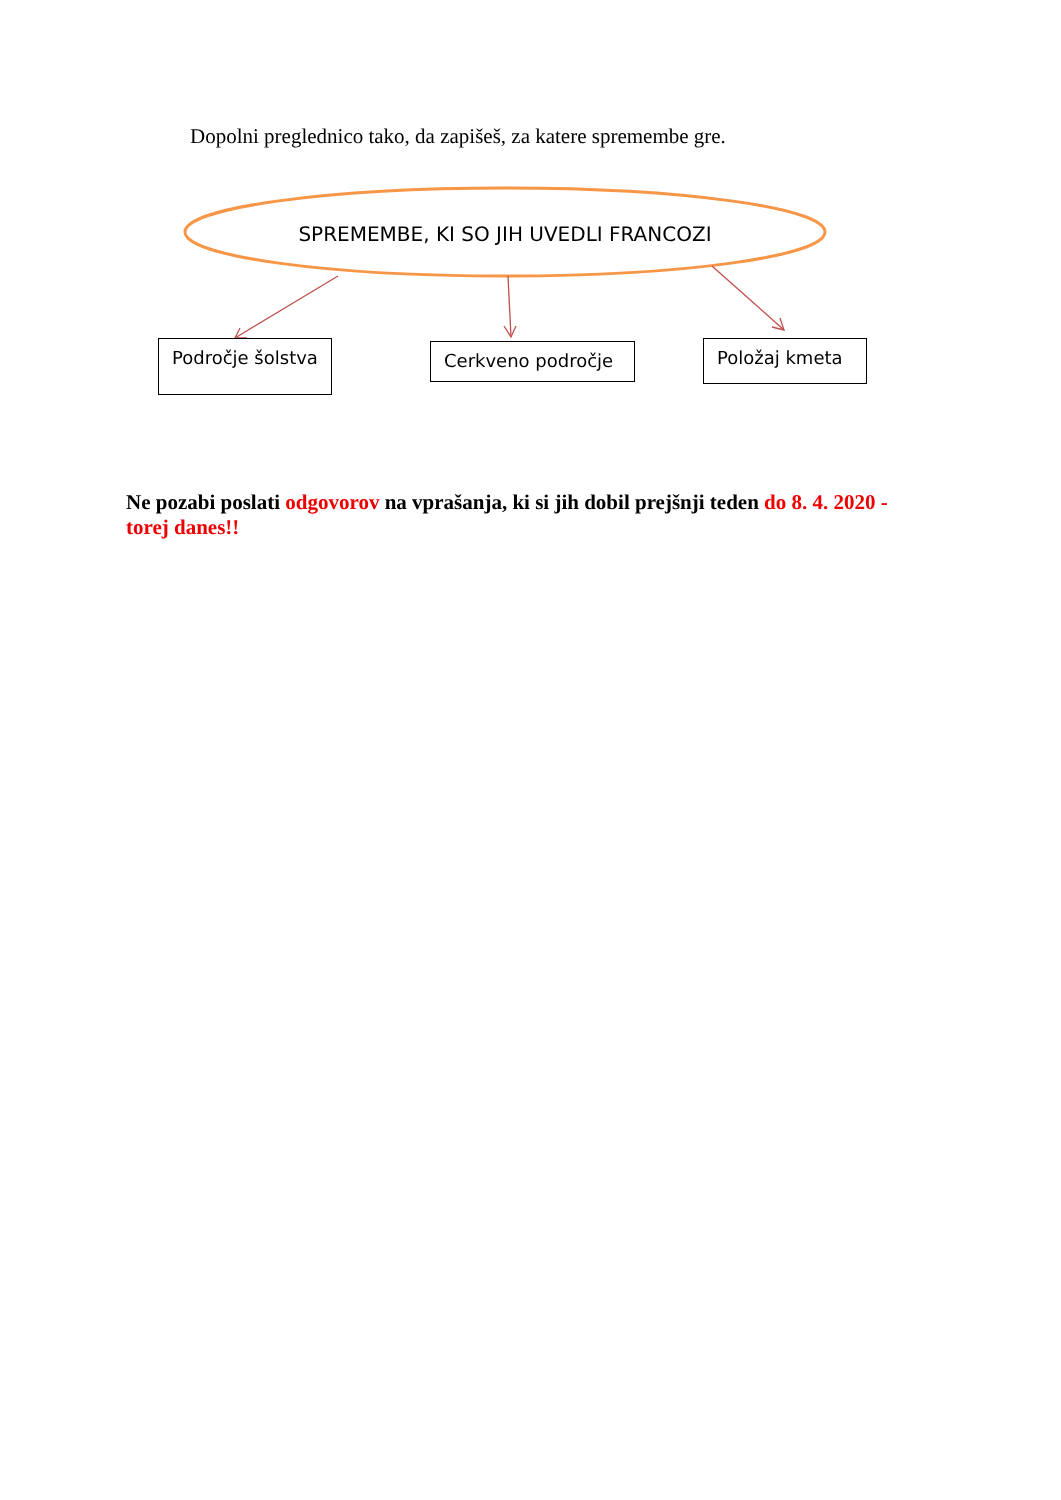Dopolni preglednico tako, da zapišeš, za katere spremembe gre.
SPREMEMBE, KI SO JIH UVEDLI FRANCOZI
Področje šolstva Cerkveno področje Položaj kmeta
Ne pozabi poslati odgovorov na vprašanja, ki si jih dobil prejšnji teden do 8. 4. 2020 - torej danes!!